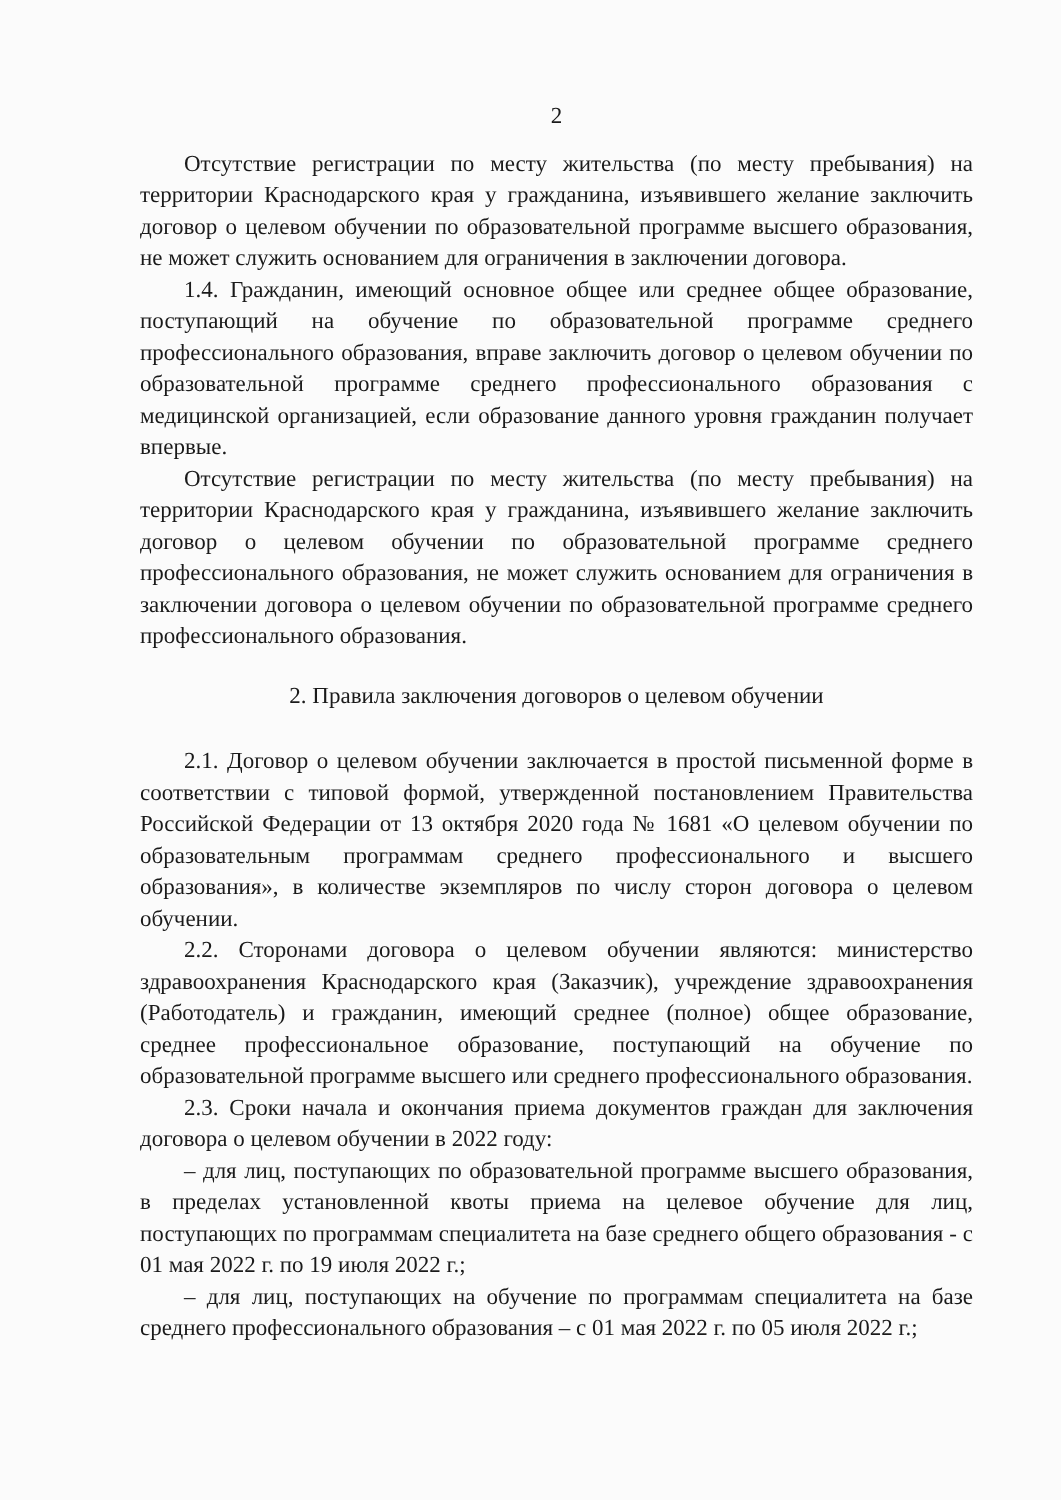2
Отсутствие регистрации по месту жительства (по месту пребывания) на территории Краснодарского края у гражданина, изъявившего желание заключить договор о целевом обучении по образовательной программе высшего образования, не может служить основанием для ограничения в заключении договора.
1.4. Гражданин, имеющий основное общее или среднее общее образование, поступающий на обучение по образовательной программе среднего профессионального образования, вправе заключить договор о целевом обучении по образовательной программе среднего профессионального образования с медицинской организацией, если образование данного уровня гражданин получает впервые.
Отсутствие регистрации по месту жительства (по месту пребывания) на территории Краснодарского края у гражданина, изъявившего желание заключить договор о целевом обучении по образовательной программе среднего профессионального образования, не может служить основанием для ограничения в заключении договора о целевом обучении по образовательной программе среднего профессионального образования.
2. Правила заключения договоров о целевом обучении
2.1. Договор о целевом обучении заключается в простой письменной форме в соответствии с типовой формой, утвержденной постановлением Правительства Российской Федерации от 13 октября 2020 года № 1681 «О целевом обучении по образовательным программам среднего профессионального и высшего образования», в количестве экземпляров по числу сторон договора о целевом обучении.
2.2. Сторонами договора о целевом обучении являются: министерство здравоохранения Краснодарского края (Заказчик), учреждение здравоохранения (Работодатель) и гражданин, имеющий среднее (полное) общее образование, среднее профессиональное образование, поступающий на обучение по образовательной программе высшего или среднего профессионального образования.
2.3. Сроки начала и окончания приема документов граждан для заключения договора о целевом обучении в 2022 году:
– для лиц, поступающих по образовательной программе высшего образования, в пределах установленной квоты приема на целевое обучение для лиц, поступающих по программам специалитета на базе среднего общего образования - с 01 мая 2022 г. по 19 июля 2022 г.;
– для лиц, поступающих на обучение по программам специалитета на базе среднего профессионального образования – с 01 мая 2022 г. по 05 июля 2022 г.;